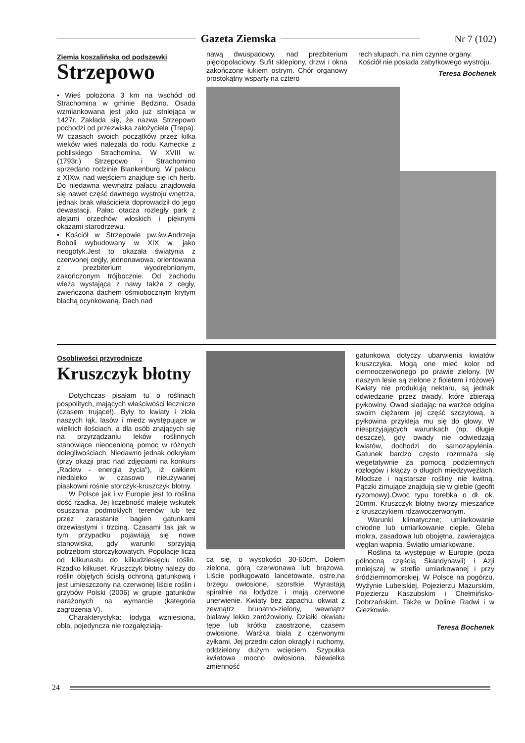Gazeta Ziemska Nr 7 (102)
Ziemia koszalińska od podszewki
Strzepowo
• Wieś położona 3 km na wschód od Strachomina w gminie Będzino. Osada wzmiankowana jest jako już istniejąca w 1427r. Zakłada się, że nazwa Strzepowo pochodzi od przezwiska założyciela (Trepa). W czasach swoich początków przez kilka wieków wieś należała do rodu Kamecke z pobliskiego Strachomina. W XVIII w. (1793r.) Strzepowo i Strachomino sprzedano rodzinie Blankenburg. W pałacu z XIXw. nad wejściem znajduje się ich herb. Do niedawna wewnątrz pałacu znajdowała się nawet część dawnego wystroju wnętrza, jednak brak właściciela doprowadził do jego dewastacji. Pałac otacza rozległy park z alejami orzechów włoskich i pięknymi okazami starodrzewu.
• Kościół w Strzepowie pw.św.Andrzeja Boboli wybudowany w XIX w. jako neogotyk.Jest to okazała świątynia z czerwonej cegły, jednonawowa, orientowana z prezbiterium wyodrębnionym, zakończonym trójbocznie. Od zachodu wieża wystająca z nawy także z cegły, zwieńczona dachem ośmiobocznym krytym blachą ocynkowaną. Dach nad
nawą dwuspadowy, nad prezbiterium pięciopołaciowy. Sufit sklepiony, drzwi i okna zakończone łukiem ostrym. Chór organowy prostokątny wsparty na cztero
rech słupach, na nim czynne organy. Kościół nie posiada zabytkowego wystroju.
Teresa Bochenek
Osobliwości przyrodnicze
Kruszczyk błotny
Dotychczas pisałam tu o roślinach pospolitych, mających właściwości lecznicze (czasem trujące!). Były to kwiaty i zioła naszych łąk, lasów i miedz występujące w wielkich ilościach, a dla osób znających się na przyrządzaniu leków roślinnych stanowiące nieocenioną pomoc w różnych dolegliwościach. Niedawno jednak odkryłam (przy okazji prac nad zdjęciami na konkurs „Radew - energia życia"), iż całkiem niedaleko w czasowo nieużywanej piaskowni rośnie storczyk-kruszczyk błotny.
W Polsce jak i w Europie jest to roślina dość rzadka. Jej liczebność maleje wskutek osuszania podmokłych terenów lub też przez zarastanie bagien gatunkami drzewiastymi i trzciną. Czasami tak jak w tym przypadku pojawiają się nowe stanowiska, gdy warunki sprzyjają potrzebom storczykowatych. Populacje liczą od kilkunastu do kilkudziesięciu roślin. Rzadko kilkuset. Kruszczyk błotny należy do roślin objętych ścisłą ochroną gatunkową i jest umieszczony na czerwonej liście roślin i grzybów Polski (2006) w grupie gatunków narażonych na wymarcie (kategoria zagrożenia V).
Charakterystyka: łodyga wzniesiona, obła, pojedyncza nie rozgałęziają-
ca się, o wysokości 30-60cm. Dołem zielona, górą czerwonawa lub brązowa. Liście podługowato lancetowate, ostre,na brzegu owłosione, szorstkie. Wyrastają spiralnie na łodydze i mają czerwone unerwienie. Kwiaty bez zapachu, okwiat z zewnątrz brunatno-zielony, wewnątrz białawy lekko zaróżowiony. Działki okwiatu tępe lub krótko zaostrzone, czasem owłosione. Warżka biała z czerwonymi żyłkami. Jej przedni człon okrągły i ruchomy, oddzielony dużym wcięciem. Szypułka kwiatowa mocno owłosiona. Niewielka zmienność
gatunkowa dotyczy ubarwienia kwiatów kruszczyka. Mogą one mieć kolor od ciemnoczerwonego po prawie zielony. (W naszym lesie są zielone z fioletem i różowe) Kwiaty nie produkują nektaru, są jednak odwiedzane przez owady, które zbierają pyłkowiny. Owad siadając na warżce odgina swoim ciężarem jej część szczytową, a pyłkowina przykleja mu się do głowy. W niesprzyjających warunkach (np. długie deszcze), gdy owady nie odwiedzają kwiatów, dochodzi do samozapylenia. Gatunek bardzo często rozmnaża się wegetatywnie za pomocą podziemnych rozłogów i kłączy o długich międzywęźlach. Młodsze i najstarsze rośliny nie kwitną. Pączki zimujące znajdują się w glebie (geofit ryzomowy).Owoc typu torebka o dł. ok. 20mm. Kruszczyk błotny tworzy mieszańce z kruszczykiem rdzawoczerwonym.
Warunki klimatyczne; umiarkowanie chłodne lub umiarkowanie ciepłe. Gleba mokra, zasadowa lub obojętna, zawierająca węglan wapnia. Światło umiarkowane.
Roślina ta występuje w Europie (poza północną częścią Skandynawii) i Azji mniejszej w strefie umiarkowanej i przy śródziemnomorskiej. W Polsce na pogórzu, Wyżynie Lubelskiej, Pojezierzu Mazurskim, Pojezierzu Kaszubskim i Chełmińsko-Dobrzańskim. Także w Dolinie Radwi i w Giezkowie.
Teresa Bochenek
24